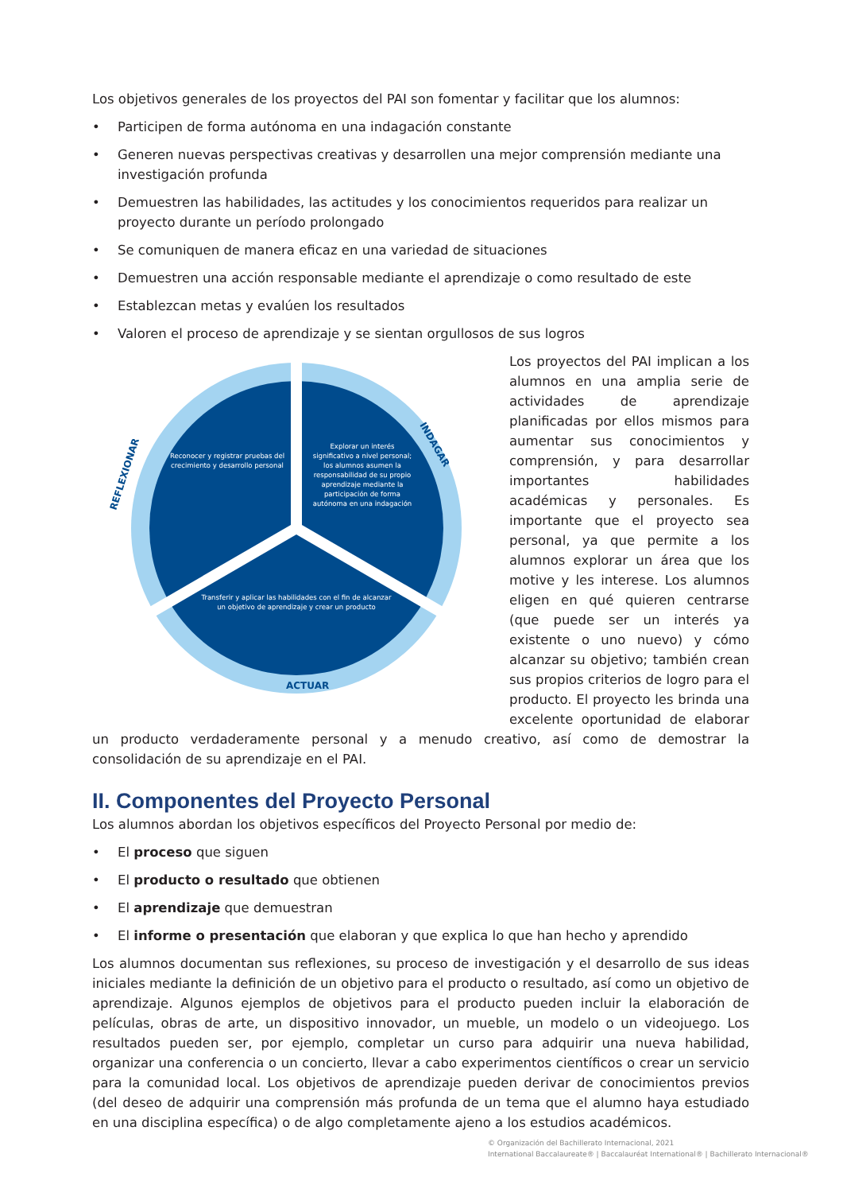Los objetivos generales de los proyectos del PAI son fomentar y facilitar que los alumnos:
• Participen de forma autónoma en una indagación constante
• Generen nuevas perspectivas creativas y desarrollen una mejor comprensión mediante una investigación profunda
• Demuestren las habilidades, las actitudes y los conocimientos requeridos para realizar un proyecto durante un período prolongado
• Se comuniquen de manera eficaz en una variedad de situaciones
• Demuestren una acción responsable mediante el aprendizaje o como resultado de este
• Establezcan metas y evalúen los resultados
• Valoren el proceso de aprendizaje y se sientan orgullosos de sus logros
Reconocer y registrar pruebas del
crecimiento y desarrollo personal
Explorar un interés
significativo a nivel personal;
los alumnos asumen la
responsabilidad de su propio
aprendizaje mediante la
participación de forma
autónoma en una indagación
Transferir y aplicar las habilidades con el fin de alcanzar
un objetivo de aprendizaje y crear un producto
ACTUAR
REFLEXIONAR
INDAGAR
Los proyectos del PAI implican a los alumnos en una amplia serie de actividades de aprendizaje planificadas por ellos mismos para aumentar sus conocimientos y comprensión, y para desarrollar importantes habilidades académicas y personales. Es importante que el proyecto sea personal, ya que permite a los alumnos explorar un área que los motive y les interese. Los alumnos eligen en qué quieren centrarse (que puede ser un interés ya existente o uno nuevo) y cómo alcanzar su objetivo; también crean sus propios criterios de logro para el producto. El proyecto les brinda una excelente oportunidad de elaborar un producto verdaderamente personal y a menudo creativo, así como de demostrar la consolidación de su aprendizaje en el PAI.
II. Componentes del Proyecto Personal
Los alumnos abordan los objetivos específicos del Proyecto Personal por medio de:
• El proceso que siguen
• El producto o resultado que obtienen
• El aprendizaje que demuestran
• El informe o presentación que elaboran y que explica lo que han hecho y aprendido
Los alumnos documentan sus reflexiones, su proceso de investigación y el desarrollo de sus ideas iniciales mediante la definición de un objetivo para el producto o resultado, así como un objetivo de aprendizaje. Algunos ejemplos de objetivos para el producto pueden incluir la elaboración de películas, obras de arte, un dispositivo innovador, un mueble, un modelo o un videojuego. Los resultados pueden ser, por ejemplo, completar un curso para adquirir una nueva habilidad, organizar una conferencia o un concierto, llevar a cabo experimentos científicos o crear un servicio para la comunidad local. Los objetivos de aprendizaje pueden derivar de conocimientos previos (del deseo de adquirir una comprensión más profunda de un tema que el alumno haya estudiado en una disciplina específica) o de algo completamente ajeno a los estudios académicos.
© Organización del Bachillerato Internacional, 2021
International Baccalaureate® | Baccalauréat International® | Bachillerato Internacional®